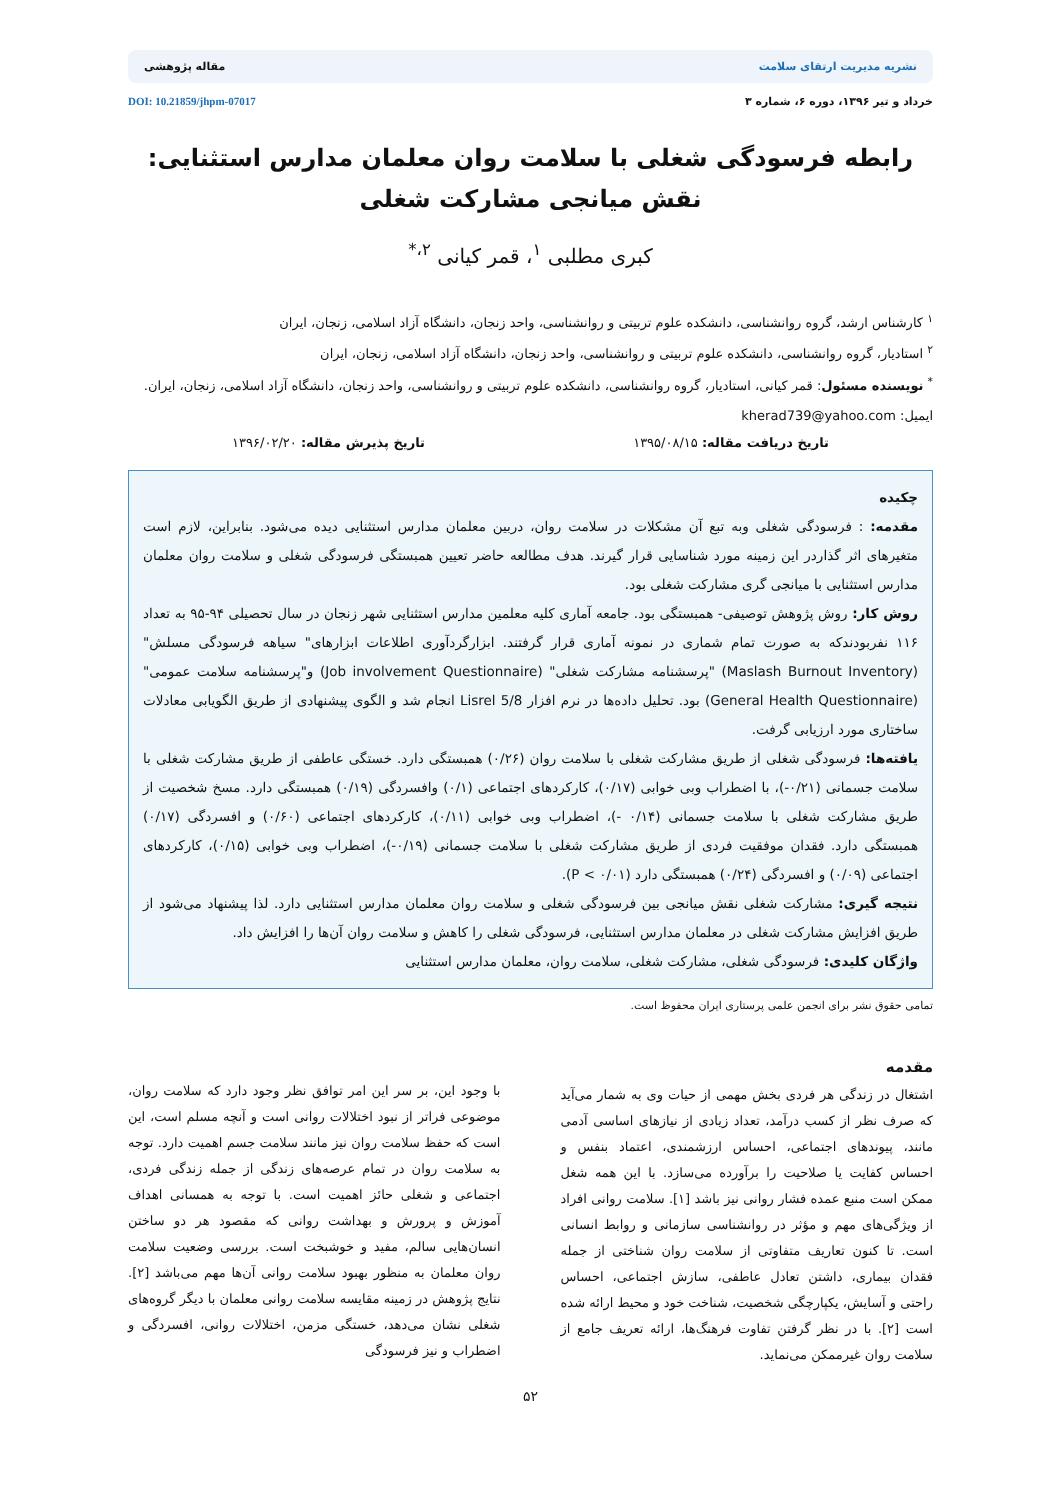نشریه مدیریت ارتقای سلامت مقاله پژوهشی
خرداد و تیر ۱۳۹۶، دوره ۶، شماره ۳ DOI: 10.21859/jhpm-07017
رابطه فرسودگی شغلی با سلامت روان معلمان مدارس استثنایی: نقش میانجی مشارکت شغلی
کبری مطلبی <sup>۱</sup>، قمر کیانی <sup>۲،*</sup>
<sup>۱</sup> کارشناس ارشد، گروه روانشناسی، دانشکده علوم تربیتی و روانشناسی، واحد زنجان، دانشگاه آزاد اسلامی، زنجان، ایران
<sup>۲</sup> استادیار، گروه روانشناسی، دانشکده علوم تربیتی و روانشناسی، واحد زنجان، دانشگاه آزاد اسلامی، زنجان، ایران
<sup>*</sup> نویسنده مسئول: قمر کیانی، استادیار، گروه روانشناسی، دانشکده علوم تربیتی و روانشناسی، واحد زنجان، دانشگاه آزاد اسلامی، زنجان، ایران. ایمیل: kherad739@yahoo.com
تاریخ دریافت مقاله: ۱۳۹۵/۰۸/۱۵ تاریخ پذیرش مقاله: ۱۳۹۶/۰۲/۲۰
چکیده
مقدمه: : فرسودگی شغلی وبه تبع آن مشکلات در سلامت روان، دربین معلمان مدارس استثنایی دیده می‌شود. بنابراین، لازم است متغیرهای اثر گذاردر این زمینه مورد شناسایی قرار گیرند. هدف مطالعه حاضر تعیین همبستگی فرسودگی شغلی و سلامت روان معلمان مدارس استثنایی با میانجی گری مشارکت شغلی بود.
روش کار: روش پژوهش توصیفی- همبستگی بود. جامعه آماری کلیه معلمین مدارس استثنایی شهر زنجان در سال تحصیلی ۹۴-۹۵ به تعداد ۱۱۶ نفربودندکه به صورت تمام شماری در نمونه آماری قرار گرفتند. ابزارگردآوری اطلاعات ابزارهای" سیاهه فرسودگی مسلش" (Maslash Burnout Inventory) "پرسشنامه مشارکت شغلی" (Job involvement Questionnaire) و"پرسشنامه سلامت عمومی" (General Health Questionnaire) بود. تحلیل داده‌ها در نرم افزار Lisrel 5/8 انجام شد و الگوی پیشنهادی از طریق الگویابی معادلات ساختاری مورد ارزیابی گرفت.
یافته‌ها: فرسودگی شغلی از طریق مشارکت شغلی با سلامت روان (۰/۲۶) همبستگی دارد. خستگی عاطفی از طریق مشارکت شغلی با سلامت جسمانی (۰/۲۱-)، با اضطراب وبی خوابی (۰/۱۷)، کارکردهای اجتماعی (۰/۱) وافسردگی (۰/۱۹) همبستگی دارد. مسخ شخصیت از طریق مشارکت شغلی با سلامت جسمانی (۰/۱۴ -)، اضطراب وبی خوابی (۰/۱۱)، کارکردهای اجتماعی (۰/۶۰) و افسردگی (۰/۱۷) همبستگی دارد. فقدان موفقیت فردی از طریق مشارکت شغلی با سلامت جسمانی (۰/۱۹-)، اضطراب وبی خوابی (۰/۱۵)، کارکردهای اجتماعی (۰/۰۹) و افسردگی (۰/۲۴) همبستگی دارد (P < ۰/۰۱).
نتیجه گیری: مشارکت شغلی نقش میانجی بین فرسودگی شغلی و سلامت روان معلمان مدارس استثنایی دارد. لذا پیشنهاد می‌شود از طریق افزایش مشارکت شغلی در معلمان مدارس استثنایی، فرسودگی شغلی را کاهش و سلامت روان آن‌ها را افزایش داد.
واژگان کلیدی: فرسودگی شغلی، مشارکت شغلی، سلامت روان، معلمان مدارس استثنایی
تمامی حقوق نشر برای انجمن علمی پرستاری ایران محفوظ است.
مقدمه
اشتغال در زندگی هر فردی بخش مهمی از حیات وی به شمار می‌آید که صرف نظر از کسب درآمد، تعداد زیادی از نیازهای اساسی آدمی مانند، پیوندهای اجتماعی، احساس ارزشمندی، اعتماد بنفس و احساس کفایت یا صلاحیت را برآورده می‌سازد. با این همه شغل ممکن است منبع عمده فشار روانی نیز باشد [۱]. سلامت روانی افراد از ویژگی‌های مهم و مؤثر در روانشناسی سازمانی و روابط انسانی است. تا کنون تعاریف متفاوتی از سلامت روان شناختی از جمله فقدان بیماری، داشتن تعادل عاطفی، سازش اجتماعی، احساس راحتی و آسایش، یکپارچگی شخصیت، شناخت خود و محیط ارائه شده است [۲]. با در نظر گرفتن تفاوت فرهنگ‌ها، ارائه تعریف جامع از سلامت روان غیرممکن می‌نماید.
با وجود این، بر سر این امر توافق نظر وجود دارد که سلامت روان، موضوعی فراتر از نبود اختلالات روانی است و آنچه مسلم است، این است که حفظ سلامت روان نیز مانند سلامت جسم اهمیت دارد. توجه به سلامت روان در تمام عرصه‌های زندگی از جمله زندگی فردی، اجتماعی و شغلی حائز اهمیت است. با توجه به همسانی اهداف آموزش و پرورش و بهداشت روانی که مقصود هر دو ساختن انسان‌هایی سالم، مفید و خوشبخت است. بررسی وضعیت سلامت روان معلمان به منظور بهبود سلامت روانی آن‌ها مهم می‌باشد [۲]. نتایج پژوهش در زمینه مقایسه سلامت روانی معلمان با دیگر گروه‌های شغلی نشان می‌دهد، خستگی مزمن، اختلالات روانی، افسردگی و اضطراب و نیز فرسودگی
۵۲